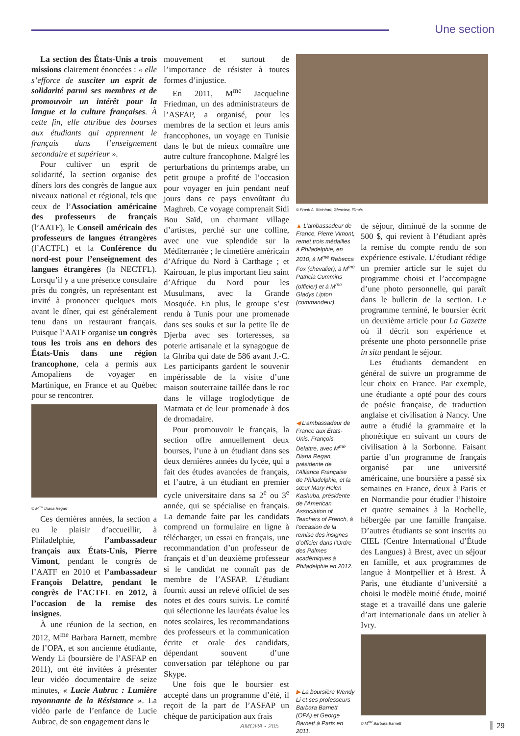Une section
La section des États-Unis a trois missions clairement énoncées : « elle s’efforce de susciter un esprit de solidarité parmi ses membres et de promouvoir un intérêt pour la langue et la culture françaises. À cette fin, elle attribue des bourses aux étudiants qui apprennent le français dans l’enseignement secondaire et supérieur ».
Pour cultiver un esprit de solidarité, la section organise des dîners lors des congrès de langue aux niveaux national et régional, tels que ceux de l’Association américaine des professeurs de français (l’AATF), le Conseil américain des professeurs de langues étrangères (l’ACTFL) et la Conférence du nord-est pour l’enseignement des langues étrangères (la NECTFL). Lorsqu’il y a une présence consulaire près du congrès, un représentant est invité à prononcer quelques mots avant le dîner, qui est généralement tenu dans un restaurant français. Puisque l’AATF organise un congrès tous les trois ans en dehors des États-Unis dans une région francophone, cela a permis aux Amopaliens de voyager en Martinique, en France et au Québec pour se rencontrer.
© M<sup>me</sup> Diana Regan
Ces dernières années, la section a eu le plaisir d’accueillir, à Philadelphie, l’ambassadeur français aux États-Unis, Pierre Vimont, pendant le congrès de l’AATF en 2010 et l’ambassadeur François Delattre, pendant le congrès de l’ACTFL en 2012, à l’occasion de la remise des insignes.
À une réunion de la section, en 2012, M<sup>me</sup> Barbara Barnett, membre de l’OPA, et son ancienne étudiante, Wendy Li (boursière de l’ASFAP en 2011), ont été invitées à présenter leur vidéo documentaire de seize minutes, « Lucie Aubrac : Lumière rayonnante de la Résistance ». La vidéo parle de l’enfance de Lucie Aubrac, de son engagement dans le
mouvement et surtout de l’importance de résister à toutes formes d’injustice.
En 2011, M<sup>me</sup> Jacqueline Friedman, un des administrateurs de l’ASFAP, a organisé, pour les membres de la section et leurs amis francophones, un voyage en Tunisie dans le but de mieux connaître une autre culture francophone. Malgré les perturbations du printemps arabe, un petit groupe a profité de l’occasion pour voyager en juin pendant neuf jours dans ce pays envoûtant du Maghreb. Ce voyage comprenait Sidi Bou Saïd, un charmant village d’artistes, perché sur une colline, avec une vue splendide sur la Méditerranée ; le cimetière américain d’Afrique du Nord à Carthage ; et Kairouan, le plus important lieu saint d’Afrique du Nord pour les Musulmans, avec la Grande Mosquée. En plus, le groupe s’est rendu à Tunis pour une promenade dans ses souks et sur la petite île de Djerba avec ses forteresses, sa poterie artisanale et la synagogue de la Ghriba qui date de 586 avant J.-C. Les participants gardent le souvenir impérissable de la visite d’une maison souterraine taillée dans le roc dans le village troglodytique de Matmata et de leur promenade à dos de dromadaire.
Pour promouvoir le français, la section offre annuellement deux bourses, l’une à un étudiant dans ses deux dernières années du lycée, qui a fait des études avancées de français, et l’autre, à un étudiant en premier cycle universitaire dans sa 2<sup>e</sup> ou 3<sup>e</sup> année, qui se spécialise en français. La demande faite par les candidats comprend un formulaire en ligne à télécharger, un essai en français, une recommandation d’un professeur de français et d’un deuxième professeur si le candidat ne connaît pas de membre de l’ASFAP. L’étudiant fournit aussi un relevé officiel de ses notes et des cours suivis. Le comité qui sélectionne les lauréats évalue les notes scolaires, les recommandations des professeurs et la communication écrite et orale des candidats, dépendant souvent d’une conversation par téléphone ou par Skype.
Une fois que le boursier est accepté dans un programme d’été, il reçoit de la part de l’ASFAP un chèque de participation aux frais
© Frank A. Steinhart, Glenview, Illinois
▲ L’ambassadeur de France, Pierre Vimont, remet trois médailles à Philadelphie, en 2010, à M<sup>me</sup> Rebecca Fox (chevalier), à M<sup>me</sup> Patricia Cummins (officier) et à M<sup>me</sup> Gladys Lipton (commandeur).
◀ L’ambassadeur de France aux États-Unis, François Delattre, avec M<sup>me</sup> Diana Regan, présidente de l’Alliance Française de Philadelphie, et la sœur Mary Helen Kashuba, présidente de l’American Association of Teachers of French, à l’occasion de la remise des insignes d’officier dans l’Ordre des Palmes académiques à Philadelphie en 2012.
▶ La boursière Wendy Li et ses professeurs Barbara Barnett (OPA) et George Barnett à Paris en 2011.
de séjour, diminué de la somme de 500 $, qui revient à l’étudiant après la remise du compte rendu de son expérience estivale. L’étudiant rédige un premier article sur le sujet du programme choisi et l’accompagne d’une photo personnelle, qui paraît dans le bulletin de la section. Le programme terminé, le boursier écrit un deuxième article pour La Gazette où il décrit son expérience et présente une photo personnelle prise in situ pendant le séjour.
Les étudiants demandent en général de suivre un programme de leur choix en France. Par exemple, une étudiante a opté pour des cours de poésie française, de traduction anglaise et civilisation à Nancy. Une autre a étudié la grammaire et la phonétique en suivant un cours de civilisation à la Sorbonne. Faisant partie d’un programme de français organisé par une université américaine, une boursière a passé six semaines en France, deux à Paris et en Normandie pour étudier l’histoire et quatre semaines à la Rochelle, hébergée par une famille française. D’autres étudiants se sont inscrits au CIEL (Centre International d’Étude des Langues) à Brest, avec un séjour en famille, et aux programmes de langue à Montpellier et à Brest. À Paris, une étudiante d’université a choisi le modèle moitié étude, moitié stage et a travaillé dans une galerie d’art internationale dans un atelier à Ivry.
© M<sup>me</sup> Barbara Barnett
AMOPA - 205 29